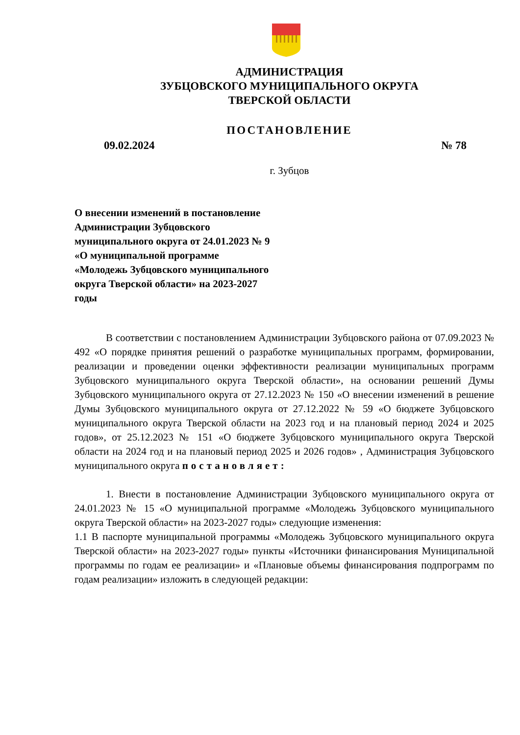АДМИНИСТРАЦИЯ
ЗУБЦОВСКОГО МУНИЦИПАЛЬНОГО ОКРУГА
ТВЕРСКОЙ ОБЛАСТИ
ПОСТАНОВЛЕНИЕ
09.02.2024 № 78
г. Зубцов
О внесении изменений в постановление Администрации Зубцовского муниципального округа от 24.01.2023 № 9 «О муниципальной программе «Молодежь Зубцовского муниципального округа Тверской области» на 2023-2027 годы
В соответствии с постановлением Администрации Зубцовского района от 07.09.2023 № 492 «О порядке принятия решений о разработке муниципальных программ, формировании, реализации и проведении оценки эффективности реализации муниципальных программ Зубцовского муниципального округа Тверской области», на основании решений Думы Зубцовского муниципального округа от 27.12.2023 № 150 «О внесении изменений в решение Думы Зубцовского муниципального округа от 27.12.2022 № 59 «О бюджете Зубцовского муниципального округа Тверской области на 2023 год и на плановый период 2024 и 2025 годов», от 25.12.2023 № 151 «О бюджете Зубцовского муниципального округа Тверской области на 2024 год и на плановый период 2025 и 2026 годов» , Администрация Зубцовского муниципального округа постановляет:
1. Внести в постановление Администрации Зубцовского муниципального округа от 24.01.2023 № 15 «О муниципальной программе «Молодежь Зубцовского муниципального округа Тверской области» на 2023-2027 годы» следующие изменения:
1.1 В паспорте муниципальной программы «Молодежь Зубцовского муниципального округа Тверской области» на 2023-2027 годы» пункты «Источники финансирования Муниципальной программы по годам ее реализации» и «Плановые объемы финансирования подпрограмм по годам реализации» изложить в следующей редакции: